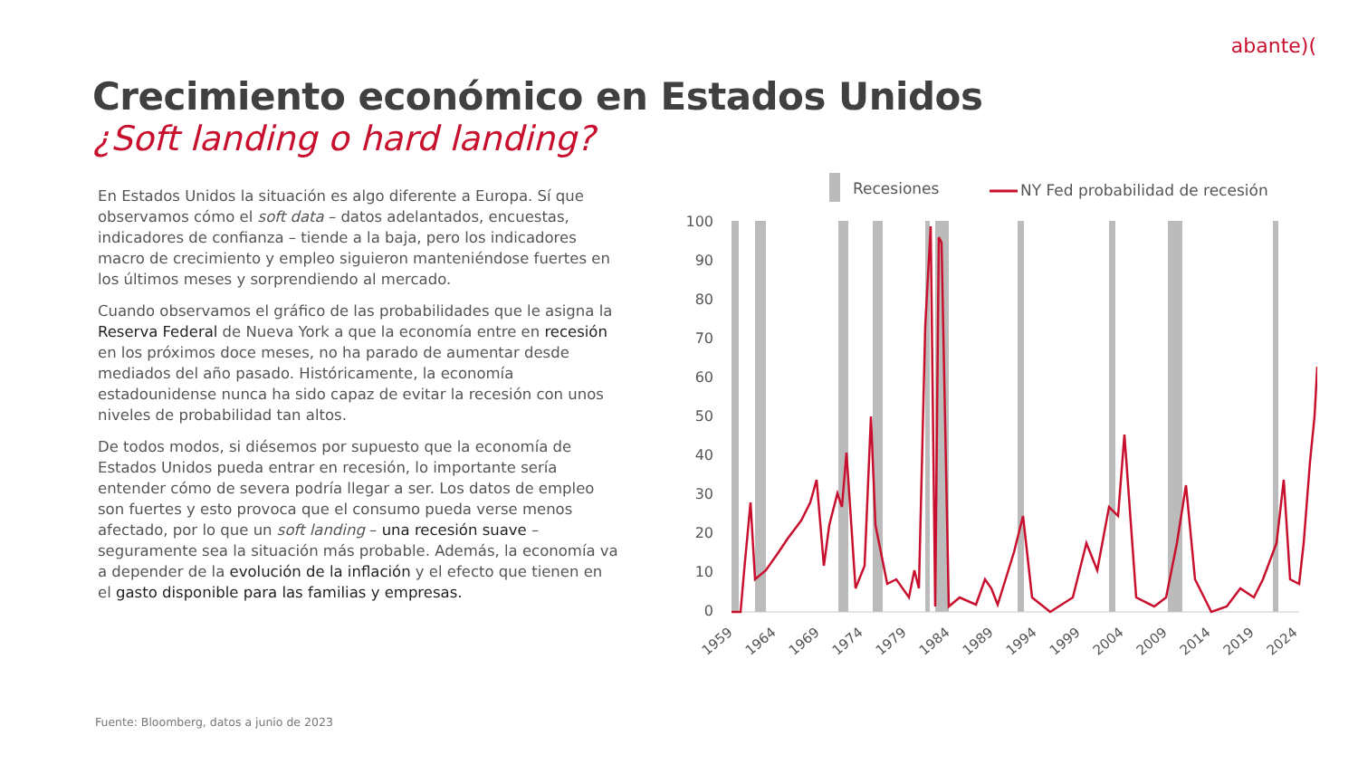abante)(
Crecimiento económico en Estados Unidos
¿Soft landing o hard landing?
En Estados Unidos la situación es algo diferente a Europa. Sí que observamos cómo el soft data – datos adelantados, encuestas, indicadores de confianza – tiende a la baja, pero los indicadores macro de crecimiento y empleo siguieron manteniéndose fuertes en los últimos meses y sorprendiendo al mercado.
Cuando observamos el gráfico de las probabilidades que le asigna la Reserva Federal de Nueva York a que la economía entre en recesión en los próximos doce meses, no ha parado de aumentar desde mediados del año pasado. Históricamente, la economía estadounidense nunca ha sido capaz de evitar la recesión con unos niveles de probabilidad tan altos.
De todos modos, si diésemos por supuesto que la economía de Estados Unidos pueda entrar en recesión, lo importante sería entender cómo de severa podría llegar a ser. Los datos de empleo son fuertes y esto provoca que el consumo pueda verse menos afectado, por lo que un soft landing – una recesión suave – seguramente sea la situación más probable. Además, la economía va a depender de la evolución de la inflación y el efecto que tienen en el gasto disponible para las familias y empresas.
Recesiones
NY Fed probabilidad de recesión
100
90
80
70
60
50
40
30
20
10
0
1959
1964
1969
1974
1979
1984
1989
1994
1999
2004
2009
2014
2019
2024
Fuente: Bloomberg, datos a junio de 2023